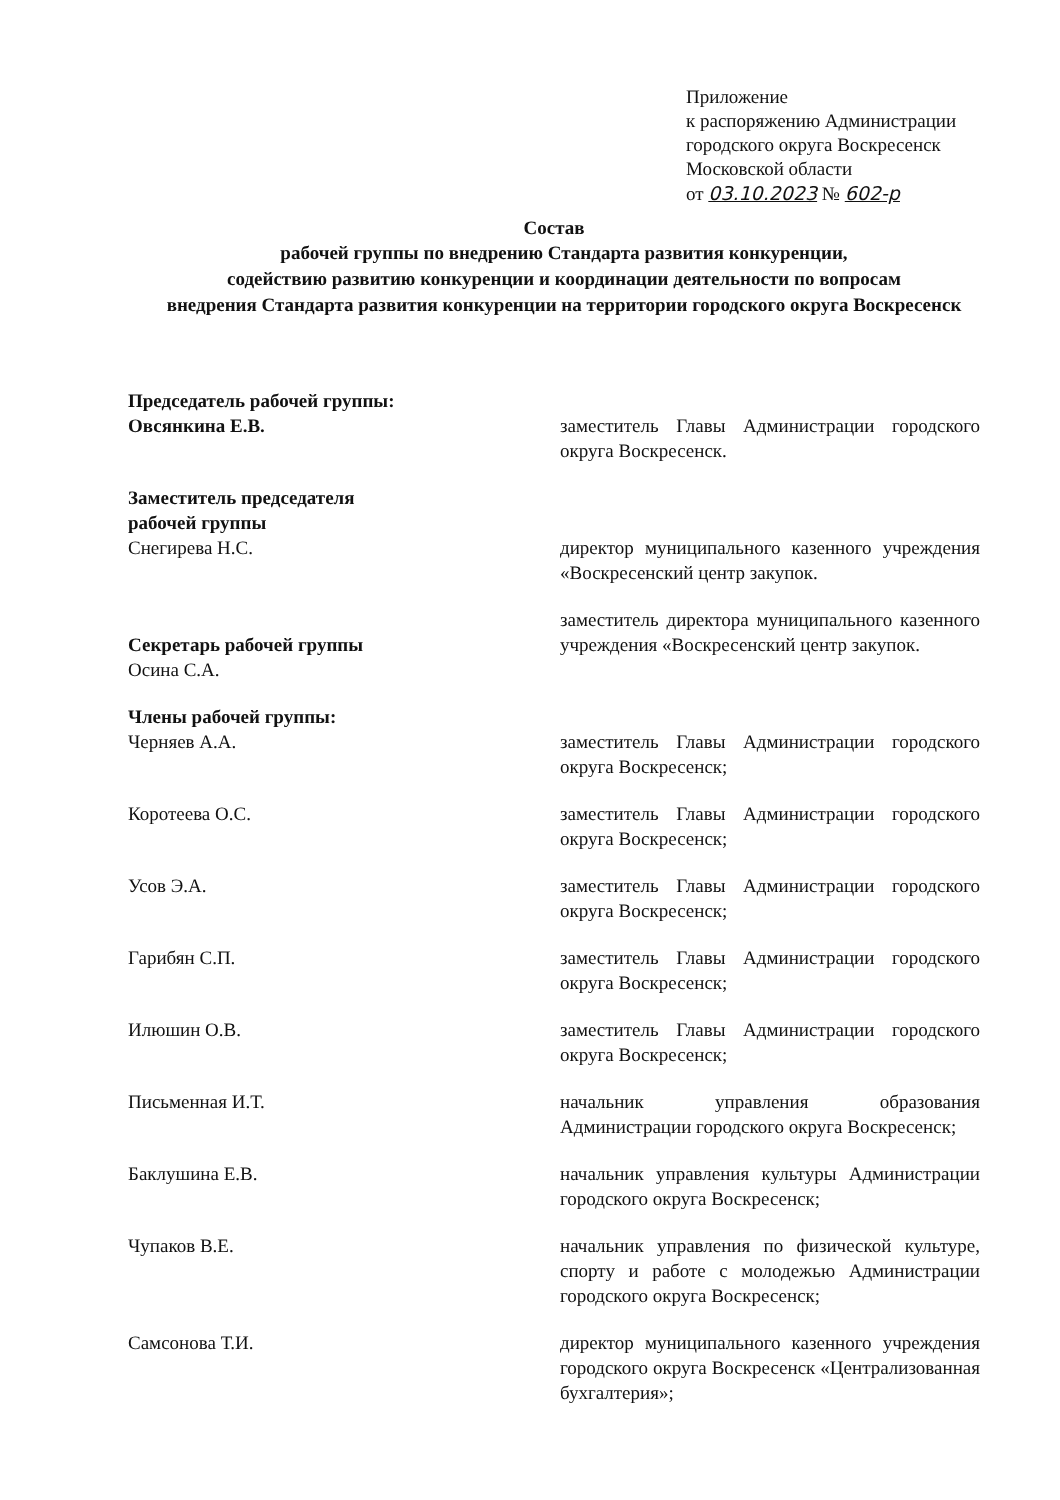Приложение
к распоряжению Администрации
городского округа Воскресенск
Московской области
от 03.10.2023 № 602-р
Состав
рабочей группы по внедрению Стандарта развития конкуренции,
содействию развитию конкуренции и координации деятельности по вопросам
внедрения Стандарта развития конкуренции на территории городского округа Воскресенск
Председатель рабочей группы:
Овсянкина Е.В.
заместитель Главы Администрации городского округа Воскресенск.
Заместитель председателя
рабочей группы
Снегирева Н.С.
директор муниципального казенного учреждения «Воскресенский центр закупок.
Секретарь рабочей группы
Осина С.А.
заместитель директора муниципального казенного учреждения «Воскресенский центр закупок.
Члены рабочей группы:
Черняев А.А.
заместитель Главы Администрации городского округа Воскресенск;
Коротеева О.С. заместитель Главы Администрации городского округа Воскресенск;
Усов Э.А. заместитель Главы Администрации городского округа Воскресенск;
Гарибян С.П. заместитель Главы Администрации городского округа Воскресенск;
Илюшин О.В. заместитель Главы Администрации городского округа Воскресенск;
Письменная И.Т. начальник управления образования Администрации городского округа Воскресенск;
Баклушина Е.В. начальник управления культуры Администрации городского округа Воскресенск;
Чупаков В.Е. начальник управления по физической культуре, спорту и работе с молодежью Администрации городского округа Воскресенск;
Самсонова Т.И. директор муниципального казенного учреждения городского округа Воскресенск «Централизованная бухгалтерия»;